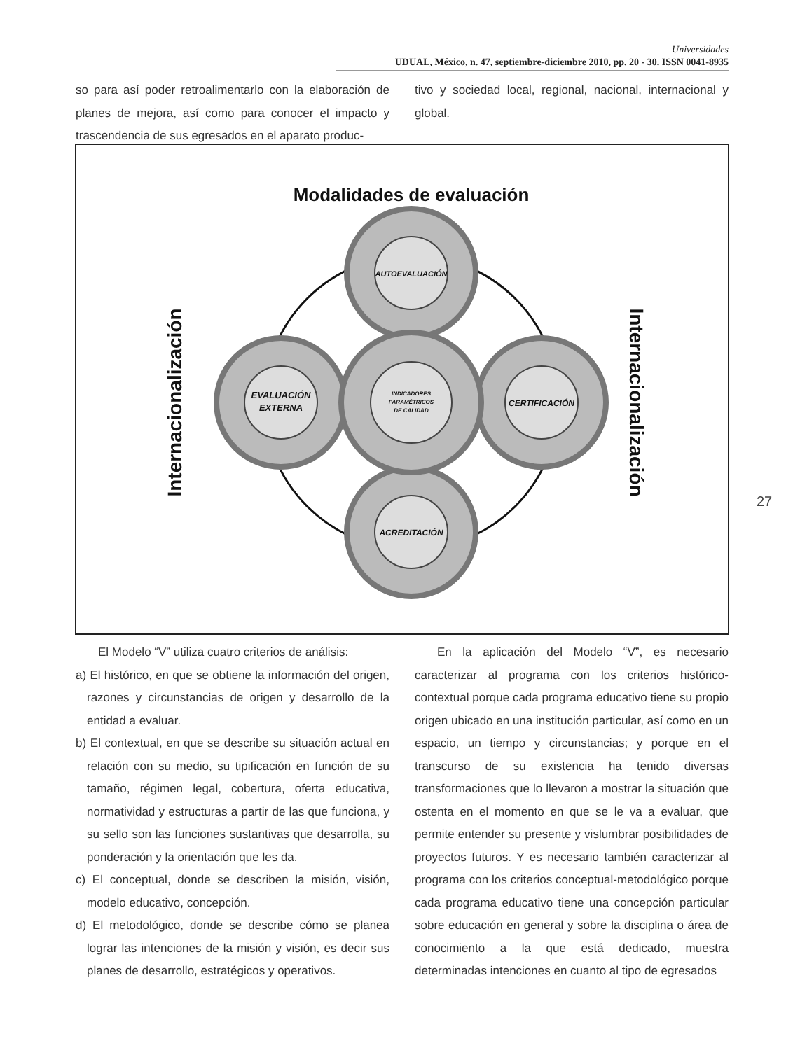Universidades
UDUAL, México, n. 47, septiembre-diciembre 2010, pp. 20 - 30. ISSN 0041-8935
so para así poder retroalimentarlo con la elaboración de planes de mejora, así como para conocer el impacto y trascendencia de sus egresados en el aparato produc-
tivo y sociedad local, regional, nacional, internacional y global.
Modalidades de evaluación
AUTOEVALUACIÓN
EVALUACIÓN
EXTERNA
CERTIFICACIÓN
ACREDITACIÓN
INDICADORES
PARAMÉTRICOS
DE CALIDAD
Internacionalización
Internacionalización
El Modelo “V” utiliza cuatro criterios de análisis:
a) El histórico, en que se obtiene la información del origen, razones y circunstancias de origen y desarrollo de la entidad a evaluar.
b) El contextual, en que se describe su situación actual en relación con su medio, su tipificación en función de su tamaño, régimen legal, cobertura, oferta educativa, normatividad y estructuras a partir de las que funciona, y su sello son las funciones sustantivas que desarrolla, su ponderación y la orientación que les da.
c) El conceptual, donde se describen la misión, visión, modelo educativo, concepción.
d) El metodológico, donde se describe cómo se planea lograr las intenciones de la misión y visión, es decir sus planes de desarrollo, estratégicos y operativos.
En la aplicación del Modelo “V”, es necesario caracterizar al programa con los criterios histórico-contextual porque cada programa educativo tiene su propio origen ubicado en una institución particular, así como en un espacio, un tiempo y circunstancias; y porque en el transcurso de su existencia ha tenido diversas transformaciones que lo llevaron a mostrar la situación que ostenta en el momento en que se le va a evaluar, que permite entender su presente y vislumbrar posibilidades de proyectos futuros. Y es necesario también caracterizar al programa con los criterios conceptual-metodológico porque cada programa educativo tiene una concepción particular sobre educación en general y sobre la disciplina o área de conocimiento a la que está dedicado, muestra determinadas intenciones en cuanto al tipo de egresados
27